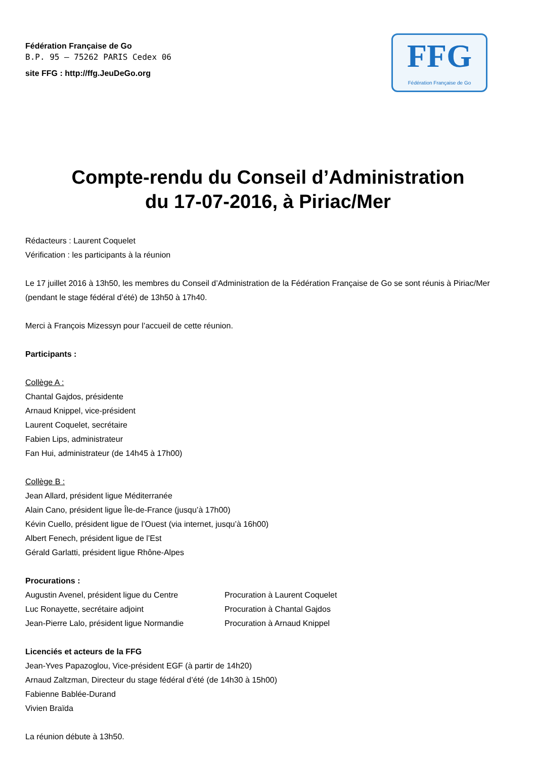Fédération Française de Go
B.P. 95 – 75262 PARIS Cedex 06
site FFG : http://ffg.JeuDeGo.org
FFG
Fédération Française de Go
Compte-rendu du Conseil d’Administration
du 17-07-2016, à Piriac/Mer
Rédacteurs : Laurent Coquelet
Vérification : les participants à la réunion
Le 17 juillet 2016 à 13h50, les membres du Conseil d’Administration de la Fédération Française de Go se sont réunis à Piriac/Mer (pendant le stage fédéral d’été) de 13h50 à 17h40.
Merci à François Mizessyn pour l’accueil de cette réunion.
Participants :
Collège A :
Chantal Gajdos, présidente
Arnaud Knippel, vice-président
Laurent Coquelet, secrétaire
Fabien Lips, administrateur
Fan Hui, administrateur (de 14h45 à 17h00)
Collège B :
Jean Allard, président ligue Méditerranée
Alain Cano, président ligue Île-de-France (jusqu’à 17h00)
Kévin Cuello, président ligue de l’Ouest (via internet, jusqu’à 16h00)
Albert Fenech, président ligue de l’Est
Gérald Garlatti, président ligue Rhône-Alpes
Procurations :
| Augustin Avenel, président ligue du Centre | Procuration à Laurent Coquelet |
| Luc Ronayette, secrétaire adjoint | Procuration à Chantal Gajdos |
| Jean-Pierre Lalo, président ligue Normandie | Procuration à Arnaud Knippel |
Licenciés et acteurs de la FFG
Jean-Yves Papazoglou, Vice-président EGF (à partir de 14h20)
Arnaud Zaltzman, Directeur du stage fédéral d’été (de 14h30 à 15h00)
Fabienne Bablée-Durand
Vivien Braïda
La réunion débute à 13h50.